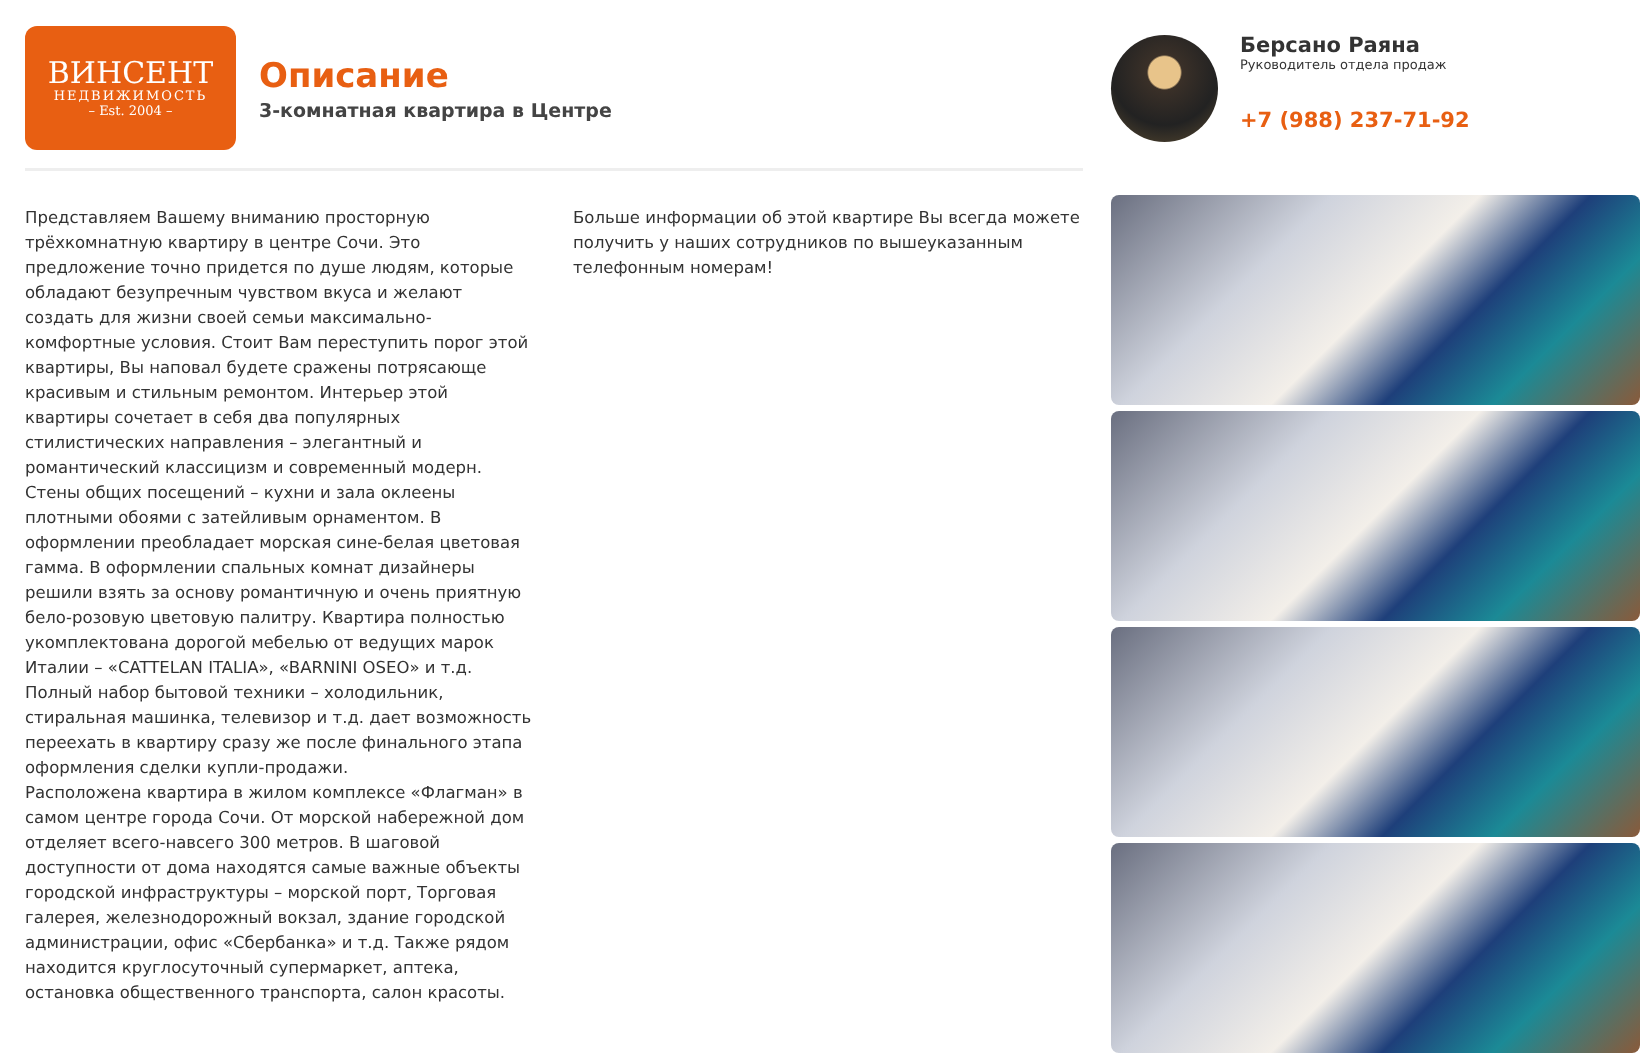ВИНСЕНТ
НЕДВИЖИМОСТЬ
– Est. 2004 –
Описание
3-комнатная квартира в Центре
Представляем Вашему вниманию просторную трёхкомнатную квартиру в центре Сочи. Это предложение точно придется по душе людям, которые обладают безупречным чувством вкуса и желают создать для жизни своей семьи максимально-комфортные условия. Стоит Вам переступить порог этой квартиры, Вы наповал будете сражены потрясающе красивым и стильным ремонтом. Интерьер этой квартиры сочетает в себя два популярных стилистических направления – элегантный и романтический классицизм и современный модерн. Стены общих посещений – кухни и зала оклеены плотными обоями с затейливым орнаментом. В оформлении преобладает морская сине-белая цветовая гамма. В оформлении спальных комнат дизайнеры решили взять за основу романтичную и очень приятную бело-розовую цветовую палитру. Квартира полностью укомплектована дорогой мебелью от ведущих марок Италии – «CATTELAN ITALIA», «BARNINI OSEO» и т.д. Полный набор бытовой техники – холодильник, стиральная машинка, телевизор и т.д. дает возможность переехать в квартиру сразу же после финального этапа оформления сделки купли-продажи.
Расположена квартира в жилом комплексе «Флагман» в самом центре города Сочи. От морской набережной дом отделяет всего-навсего 300 метров. В шаговой доступности от дома находятся самые важные объекты городской инфраструктуры – морской порт, Торговая галерея, железнодорожный вокзал, здание городской администрации, офис «Сбербанка» и т.д. Также рядом находится круглосуточный супермаркет, аптека, остановка общественного транспорта, салон красоты.
Больше информации об этой квартире Вы всегда можете получить у наших сотрудников по вышеуказанным телефонным номерам!
Берсано Раяна
Руководитель отдела продаж
+7 (988) 237-71-92